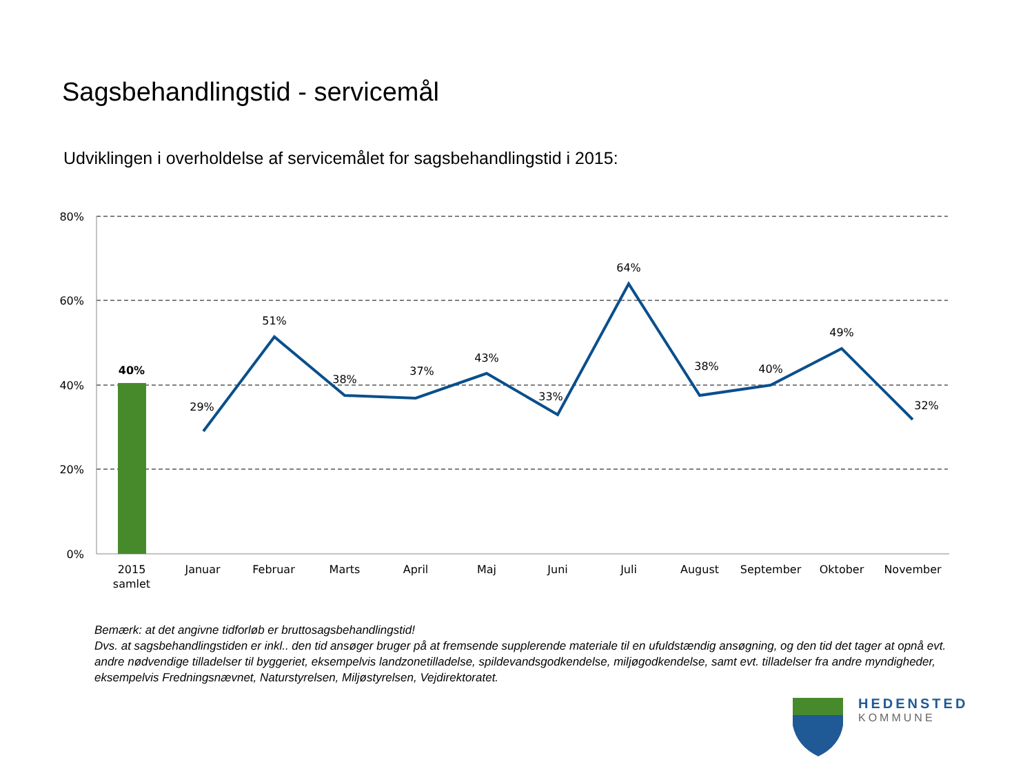Sagsbehandlingstid - servicemål
Udviklingen i overholdelse af servicemålet for sagsbehandlingstid i 2015:
80%
60%
40%
20%
0%
40%
29%
51%
38%
37%
43%
33%
64%
38%
40%
49%
32%
2015
samlet
Januar
Februar
Marts
April
Maj
Juni
Juli
August
September
Oktober
November
Bemærk: at det angivne tidforløb er bruttosagsbehandlingstid!
Dvs. at sagsbehandlingstiden er inkl.. den tid ansøger bruger på at fremsende supplerende materiale til en ufuldstændig ansøgning, og den tid det tager at opnå evt. andre nødvendige tilladelser til byggeriet, eksempelvis landzonetilladelse, spildevandsgodkendelse, miljøgodkendelse, samt evt. tilladelser fra andre myndigheder, eksempelvis Fredningsnævnet, Naturstyrelsen, Miljøstyrelsen, Vejdirektoratet.
HEDENSTED
KOMMUNE